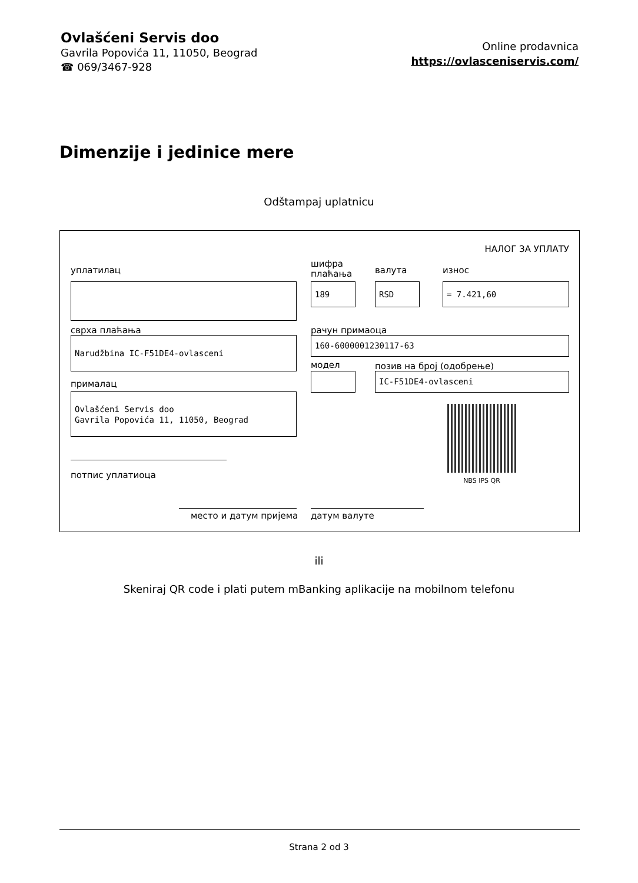Ovlašćeni Servis doo
Gavrila Popovića 11, 11050, Beograd
☎ 069/3467-928
Online prodavnica
https://ovlasceniservis.com/
Dimenzije i jedinice mere
Odštampaj uplatnicu
НАЛОГ ЗА УПЛАТУ
уплатилац
шифра
плаћања
валута износ
189 RSD = 7.421,60
сврха плаћања рачун примаоца
Narudžbina IC-F51DE4-ovlasceni 160-6000001230117-63
модел позив на број (одобрење)
IC-F51DE4-ovlasceni
прималац
Ovlašćeni Servis doo
Gavrila Popovića 11, 11050, Beograd
NBS IPS QR
потпис уплатиоца
место и датум пријема датум валуте
ili
Skeniraj QR code i plati putem mBanking aplikacije na mobilnom telefonu
Strana 2 od 3